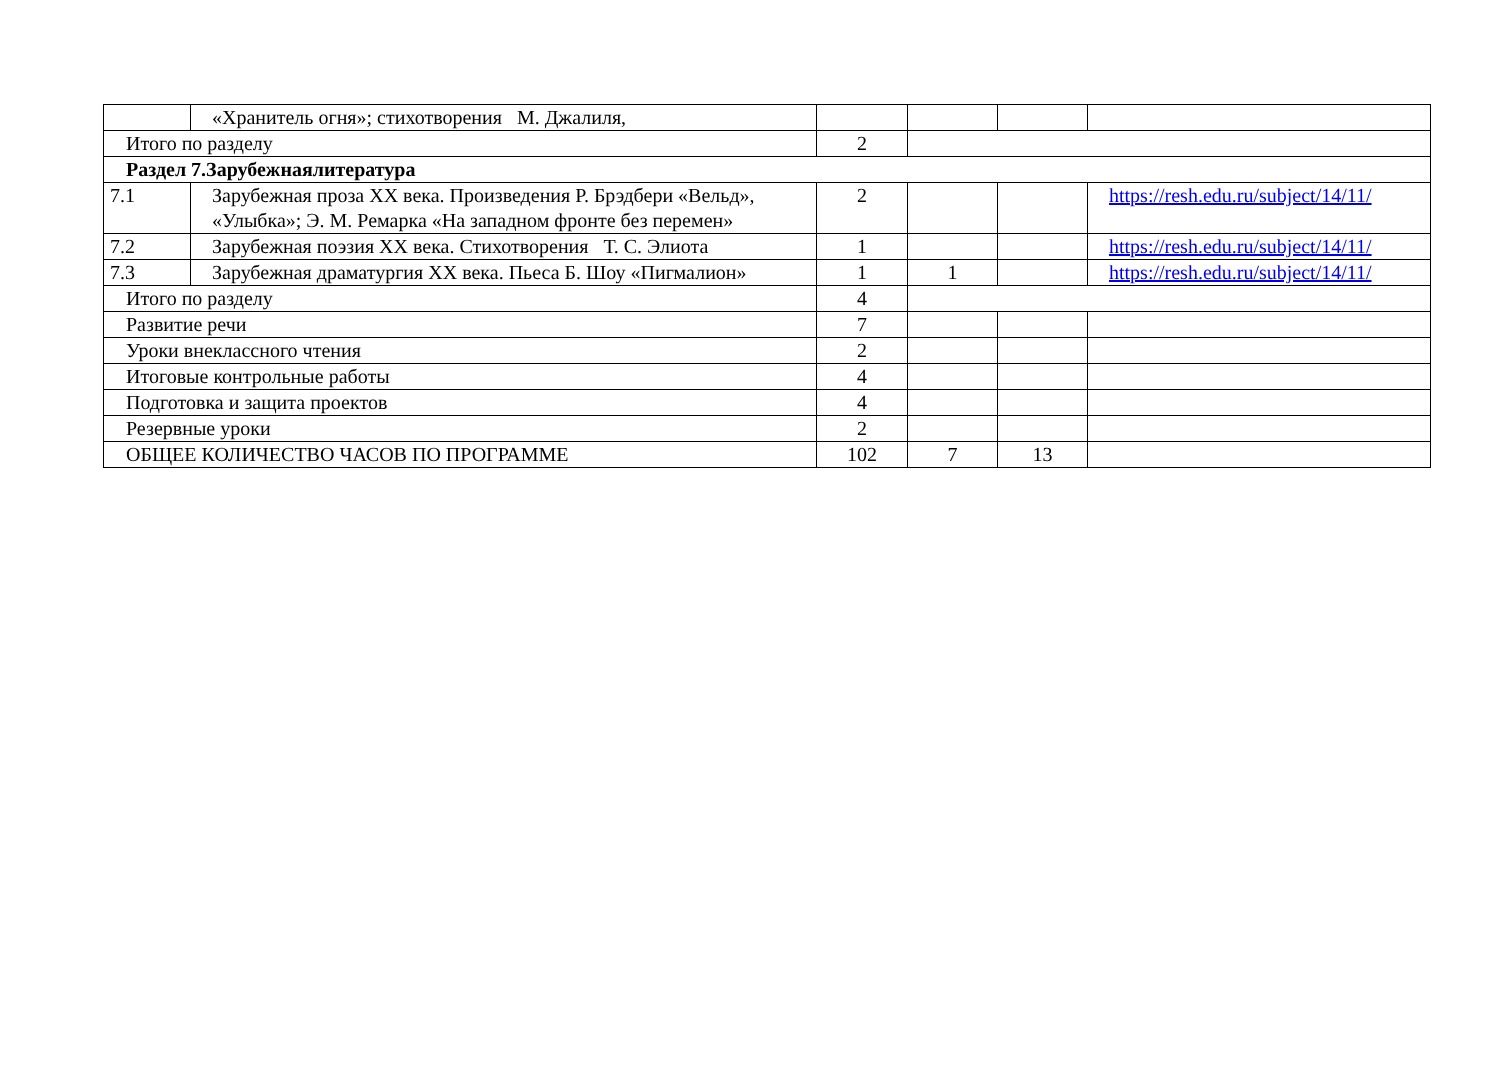| | «Хранитель огня»; стихотворения М. Джалиля, | | | | |
| Итого по разделу | | 2 | | | |
| Раздел 7.Зарубежнаялитература | | | | | |
| 7.1 | Зарубежная проза XX века. Произведения Р. Брэдбери «Вельд», «Улыбка»; Э. М. Ремарка «На западном фронте без перемен» | 2 | | | https://resh.edu.ru/subject/14/11/ |
| 7.2 | Зарубежная поэзия XX века. Стихотворения Т. С. Элиота | 1 | | | https://resh.edu.ru/subject/14/11/ |
| 7.3 | Зарубежная драматургия XX века. Пьеса Б. Шоу «Пигмалион» | 1 | 1 | | https://resh.edu.ru/subject/14/11/ |
| Итого по разделу | | 4 | | | |
| Развитие речи | | 7 | | | |
| Уроки внеклассного чтения | | 2 | | | |
| Итоговые контрольные работы | | 4 | | | |
| Подготовка и защита проектов | | 4 | | | |
| Резервные уроки | | 2 | | | |
| ОБЩЕЕ КОЛИЧЕСТВО ЧАСОВ ПО ПРОГРАММЕ | | 102 | 7 | 13 | |